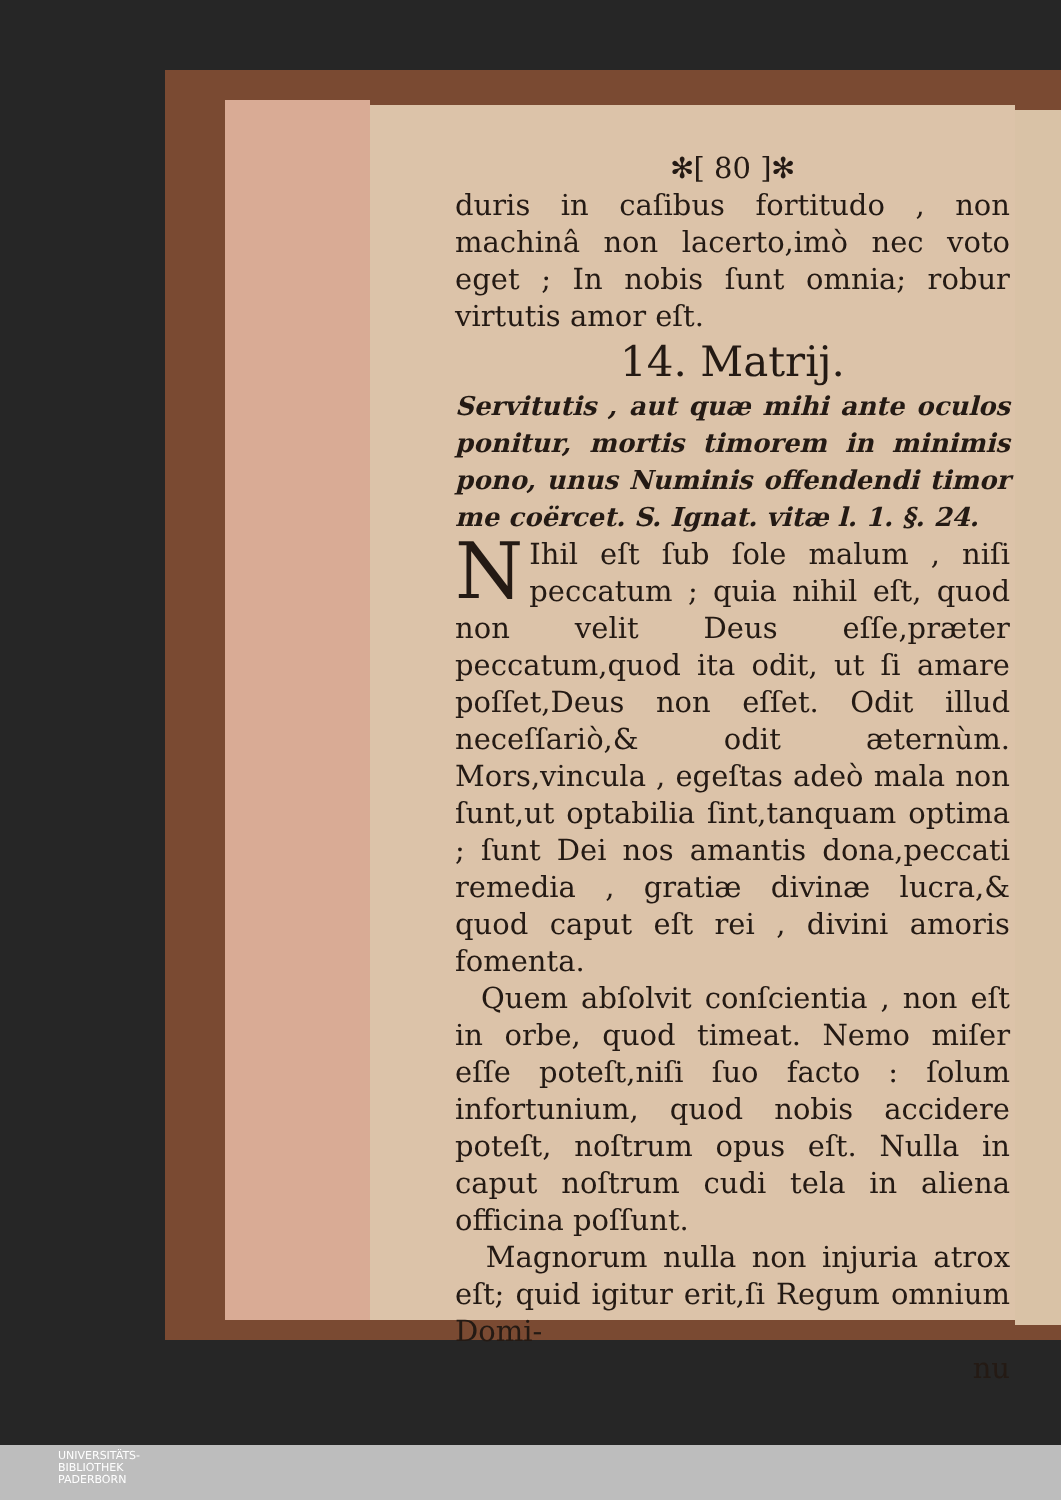✻[ 80 ]✻
duris in caſibus fortitudo , non machinâ non lacerto,imò nec voto eget ; In nobis ſunt omnia; robur virtutis amor eſt.
14. Matrij.
Servitutis , aut quæ mihi ante oculos ponitur, mortis timorem in minimis pono, unus Numinis offendendi timor me coërcet. S. Ignat. vitæ l. 1. §. 24.
NIhil eſt ſub ſole malum , niſi peccatum ; quia nihil eſt, quod non velit Deus eſſe,præter peccatum,quod ita odit, ut ſi amare poſſet,Deus non eſſet. Odit illud neceſſariò,& odit æternùm. Mors,vincula , egeſtas adeò mala non ſunt,ut optabilia ſint,tanquam optima ; ſunt Dei nos amantis dona,peccati remedia , gratiæ divinæ lucra,& quod caput eſt rei , divini amoris fomenta.
Quem abſolvit conſcientia , non eſt in orbe, quod timeat. Nemo miſer eſſe poteſt,niſi ſuo facto : ſolum infortunium, quod nobis accidere poteſt, noſtrum opus eſt. Nulla in caput noſtrum cudi tela in aliena officina poſſunt.
Magnorum nulla non injuria atrox eſt; quid igitur erit,ſi Regum omnium Domi-
nu
UNIVERSITÄTS-
BIBLIOTHEK
PADERBORN